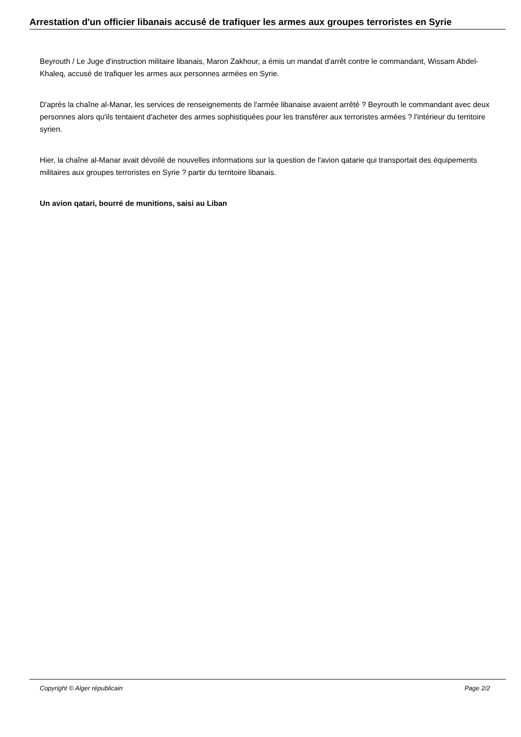Arrestation d'un officier libanais accusé de trafiquer les armes aux groupes terroristes en Syrie
Beyrouth / Le Juge d'instruction militaire libanais, Maron Zakhour, a émis un mandat d'arrêt contre le commandant, Wissam Abdel-Khaleq, accusé de trafiquer les armes aux personnes armées en Syrie.
D'après la chaîne al-Manar, les services de renseignements de l'armée libanaise avaient arrêté ? Beyrouth le commandant avec deux personnes alors qu'ils tentaient d'acheter des armes sophistiquées pour les transférer aux terroristes armées ? l'intérieur du territoire syrien.
Hier, la chaîne al-Manar avait dévoilé de nouvelles informations sur la question de l'avion qatarie qui transportait des équipements militaires aux groupes terroristes en Syrie ? partir du territoire libanais.
Un avion qatari, bourré de munitions, saisi au Liban
Copyright © Alger républicain Page 2/2